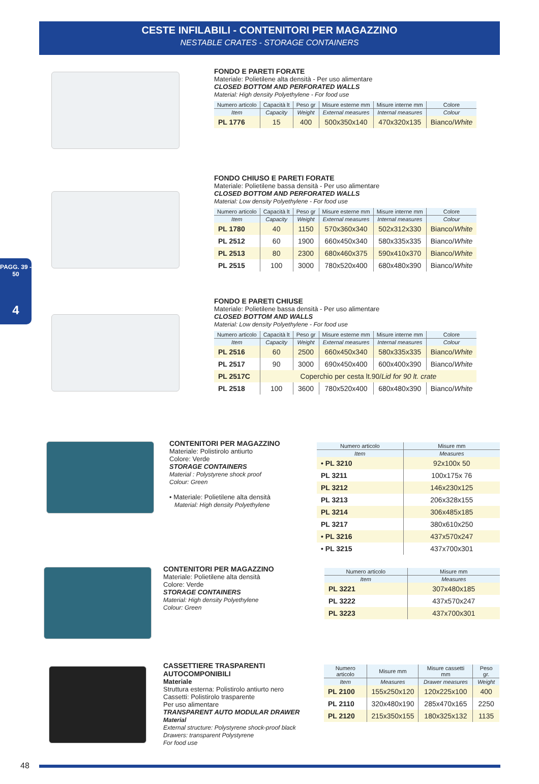CESTE INFILABILI - CONTENITORI PER MAGAZZINO
NESTABLE CRATES - STORAGE CONTAINERS
PAGG. 39 - 50
4
FONDO E PARETI FORATE
Materiale: Polietilene alta densità - Per uso alimentare
CLOSED BOTTOM AND PERFORATED WALLS
Material: High density Polyethylene - For food use
| Numero articolo | Capacità lt | Peso gr | Misure esterne mm | Misure interne mm | Colore |
| --- | --- | --- | --- | --- | --- |
| Item | Capacity | Weight | External measures | Internal measures | Colour |
| PL 1776 | 15 | 400 | 500x350x140 | 470x320x135 | Bianco/ White |
FONDO CHIUSO E PARETI FORATE
Materiale: Polietilene bassa densità - Per uso alimentare
CLOSED BOTTOM AND PERFORATED WALLS
Material: Low density Polyethylene - For food use
| Numero articolo | Capacità lt | Peso gr | Misure esterne mm | Misure interne mm | Colore |
| --- | --- | --- | --- | --- | --- |
| Item | Capacity | Weight | External measures | Internal measures | Colour |
| PL 1780 | 40 | 1150 | 570x360x340 | 502x312x330 | Bianco/ White |
| PL 2512 | 60 | 1900 | 660x450x340 | 580x335x335 | Bianco/ White |
| PL 2513 | 80 | 2300 | 680x460x375 | 590x410x370 | Bianco/ White |
| PL 2515 | 100 | 3000 | 780x520x400 | 680x480x390 | Bianco/ White |
FONDO E PARETI CHIUSE
Materiale: Polietilene bassa densità - Per uso alimentare
CLOSED BOTTOM AND WALLS
Material: Low density Polyethylene - For food use
| Numero articolo | Capacità lt | Peso gr | Misure esterne mm | Misure interne mm | Colore |
| --- | --- | --- | --- | --- | --- |
| Item | Capacity | Weight | External measures | Internal measures | Colour |
| PL 2516 | 60 | 2500 | 660x450x340 | 580x335x335 | Bianco/ White |
| PL 2517 | 90 | 3000 | 690x450x400 | 600x400x390 | Bianco/ White |
| PL 2517C | Coperchio per cesta lt.90/ Lid for 90 lt. crate | | | | |
| PL 2518 | 100 | 3600 | 780x520x400 | 680x480x390 | Bianco/ White |
CONTENITORI PER MAGAZZINO
Materiale: Polistirolo antiurto
Colore: Verde
STORAGE CONTAINERS
Material : Polystyrene shock proof
Colour: Green
• Materiale: Polietilene alta densità
Material: High density Polyethylene
| Numero articolo | Misure mm |
| --- | --- |
| Item | Measures |
| • PL 3210 | 92x100x 50 |
| PL 3211 | 100x175x 76 |
| PL 3212 | 146x230x125 |
| PL 3213 | 206x328x155 |
| PL 3214 | 306x485x185 |
| PL 3217 | 380x610x250 |
| • PL 3216 | 437x570x247 |
| • PL 3215 | 437x700x301 |
CONTENITORI PER MAGAZZINO
Materiale: Polietilene alta densità
Colore: Verde
STORAGE CONTAINERS
Material: High density Polyethylene
Colour: Green
| Numero articolo | Misure mm |
| --- | --- |
| Item | Measures |
| PL 3221 | 307x480x185 |
| PL 3222 | 437x570x247 |
| PL 3223 | 437x700x301 |
CASSETTIERE TRASPARENTI AUTOCOMPONIBILI
Materiale
Struttura esterna: Polistirolo antiurto nero
Cassetti: Polistirolo trasparente
Per uso alimentare
TRANSPARENT AUTO MODULAR DRAWER
Material
External structure: Polystyrene shock-proof black
Drawers: transparent Polystyrene
For food use
| Numero articolo | Misure mm | Misure cassetti mm | Peso gr. |
| --- | --- | --- | --- |
| Item | Measures | Drawer measures | Weight |
| PL 2100 | 155x250x120 | 120x225x100 | 400 |
| PL 2110 | 320x480x190 | 285x470x165 | 2250 |
| PL 2120 | 215x350x155 | 180x325x132 | 1135 |
48